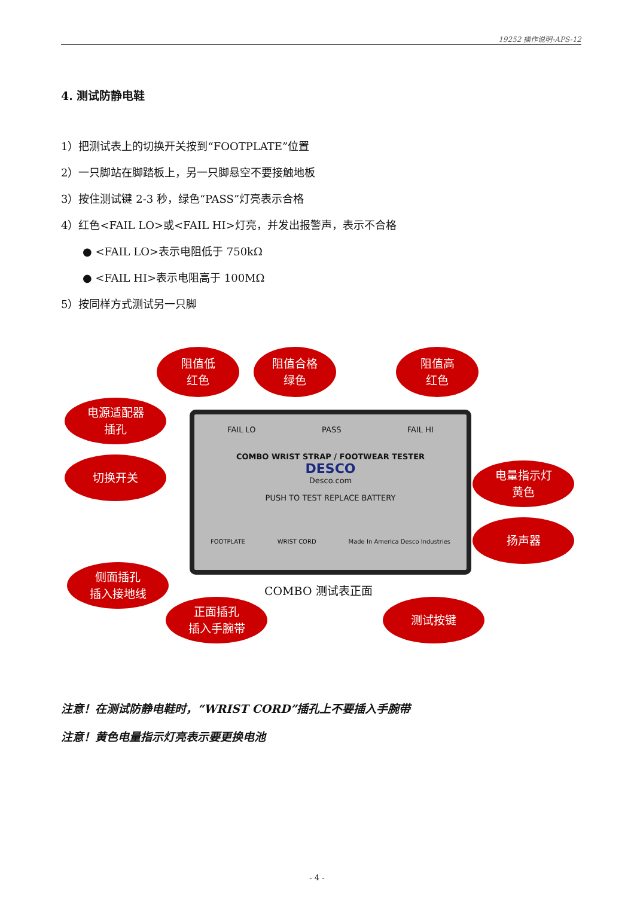19252 操作说明-APS-12
4. 测试防静电鞋
1）把测试表上的切换开关按到“FOOTPLATE”位置
2）一只脚站在脚踏板上，另一只脚悬空不要接触地板
3）按住测试键 2-3 秒，绿色“PASS”灯亮表示合格
4）红色<FAIL LO>或<FAIL HI>灯亮，并发出报警声，表示不合格
● <FAIL LO>表示电阻低于 750kΩ
● <FAIL HI>表示电阻高于 100MΩ
5）按同样方式测试另一只脚
阻值低
红色
阻值合格
绿色
阻值高
红色
电源适配器
插孔
切换开关
FAIL LO PASS FAIL HI
COMBO WRIST STRAP / FOOTWEAR TESTER
DESCO
Desco.com
PUSH TO TEST REPLACE BATTERY
FOOTPLATE WRIST CORD Made In America Desco Industries
电量指示灯
黄色
扬声器
侧面插孔
插入接地线
COMBO 测试表正面
正面插孔
插入手腕带
测试按键
注意！在测试防静电鞋时，“WRIST CORD”插孔上不要插入手腕带
注意！黄色电量指示灯亮表示要更换电池
- 4 -